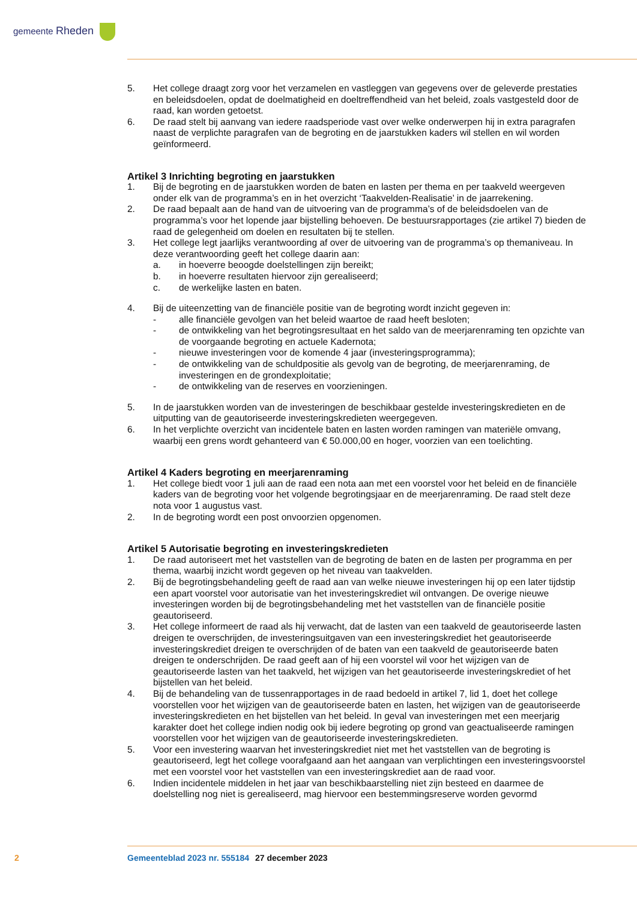gemeente Rheden
5. Het college draagt zorg voor het verzamelen en vastleggen van gegevens over de geleverde prestaties en beleidsdoelen, opdat de doelmatigheid en doeltreffendheid van het beleid, zoals vastgesteld door de raad, kan worden getoetst.
6. De raad stelt bij aanvang van iedere raadsperiode vast over welke onderwerpen hij in extra paragrafen naast de verplichte paragrafen van de begroting en de jaarstukken kaders wil stellen en wil worden geïnformeerd.
Artikel 3 Inrichting begroting en jaarstukken
1. Bij de begroting en de jaarstukken worden de baten en lasten per thema en per taakveld weergeven onder elk van de programma’s en in het overzicht ‘Taakvelden-Realisatie’ in de jaarrekening.
2. De raad bepaalt aan de hand van de uitvoering van de programma’s of de beleidsdoelen van de programma’s voor het lopende jaar bijstelling behoeven. De bestuursrapportages (zie artikel 7) bieden de raad de gelegenheid om doelen en resultaten bij te stellen.
3. Het college legt jaarlijks verantwoording af over de uitvoering van de programma’s op themaniveau. In deze verantwoording geeft het college daarin aan:
a. in hoeverre beoogde doelstellingen zijn bereikt;
b. in hoeverre resultaten hiervoor zijn gerealiseerd;
c. de werkelijke lasten en baten.
4. Bij de uiteenzetting van de financiële positie van de begroting wordt inzicht gegeven in:
- alle financiële gevolgen van het beleid waartoe de raad heeft besloten;
- de ontwikkeling van het begrotingsresultaat en het saldo van de meerjarenraming ten opzichte van de voorgaande begroting en actuele Kadernota;
- nieuwe investeringen voor de komende 4 jaar (investeringsprogramma);
- de ontwikkeling van de schuldpositie als gevolg van de begroting, de meerjarenraming, de investeringen en de grondexploitatie;
- de ontwikkeling van de reserves en voorzieningen.
5. In de jaarstukken worden van de investeringen de beschikbaar gestelde investeringskredieten en de uitputting van de geautoriseerde investeringskredieten weergegeven.
6. In het verplichte overzicht van incidentele baten en lasten worden ramingen van materiële omvang, waarbij een grens wordt gehanteerd van € 50.000,00 en hoger, voorzien van een toelichting.
Artikel 4 Kaders begroting en meerjarenraming
1. Het college biedt voor 1 juli aan de raad een nota aan met een voorstel voor het beleid en de financiële kaders van de begroting voor het volgende begrotingsjaar en de meerjarenraming. De raad stelt deze nota voor 1 augustus vast.
2. In de begroting wordt een post onvoorzien opgenomen.
Artikel 5 Autorisatie begroting en investeringskredieten
1. De raad autoriseert met het vaststellen van de begroting de baten en de lasten per programma en per thema, waarbij inzicht wordt gegeven op het niveau van taakvelden.
2. Bij de begrotingsbehandeling geeft de raad aan van welke nieuwe investeringen hij op een later tijdstip een apart voorstel voor autorisatie van het investeringskrediet wil ontvangen. De overige nieuwe investeringen worden bij de begrotingsbehandeling met het vaststellen van de financiële positie geautoriseerd.
3. Het college informeert de raad als hij verwacht, dat de lasten van een taakveld de geautoriseerde lasten dreigen te overschrijden, de investeringsuitgaven van een investeringskrediet het geautoriseerde investeringskrediet dreigen te overschrijden of de baten van een taakveld de geautoriseerde baten dreigen te onderschrijden. De raad geeft aan of hij een voorstel wil voor het wijzigen van de geautoriseerde lasten van het taakveld, het wijzigen van het geautoriseerde investeringskrediet of het bijstellen van het beleid.
4. Bij de behandeling van de tussenrapportages in de raad bedoeld in artikel 7, lid 1, doet het college voorstellen voor het wijzigen van de geautoriseerde baten en lasten, het wijzigen van de geautoriseerde investeringskredieten en het bijstellen van het beleid. In geval van investeringen met een meerjarig karakter doet het college indien nodig ook bij iedere begroting op grond van geactualiseerde ramingen voorstellen voor het wijzigen van de geautoriseerde investeringskredieten.
5. Voor een investering waarvan het investeringskrediet niet met het vaststellen van de begroting is geautoriseerd, legt het college voorafgaand aan het aangaan van verplichtingen een investeringsvoorstel met een voorstel voor het vaststellen van een investeringskrediet aan de raad voor.
6. Indien incidentele middelen in het jaar van beschikbaarstelling niet zijn besteed en daarmee de doelstelling nog niet is gerealiseerd, mag hiervoor een bestemmingsreserve worden gevormd
2 Gemeenteblad 2023 nr. 555184 27 december 2023